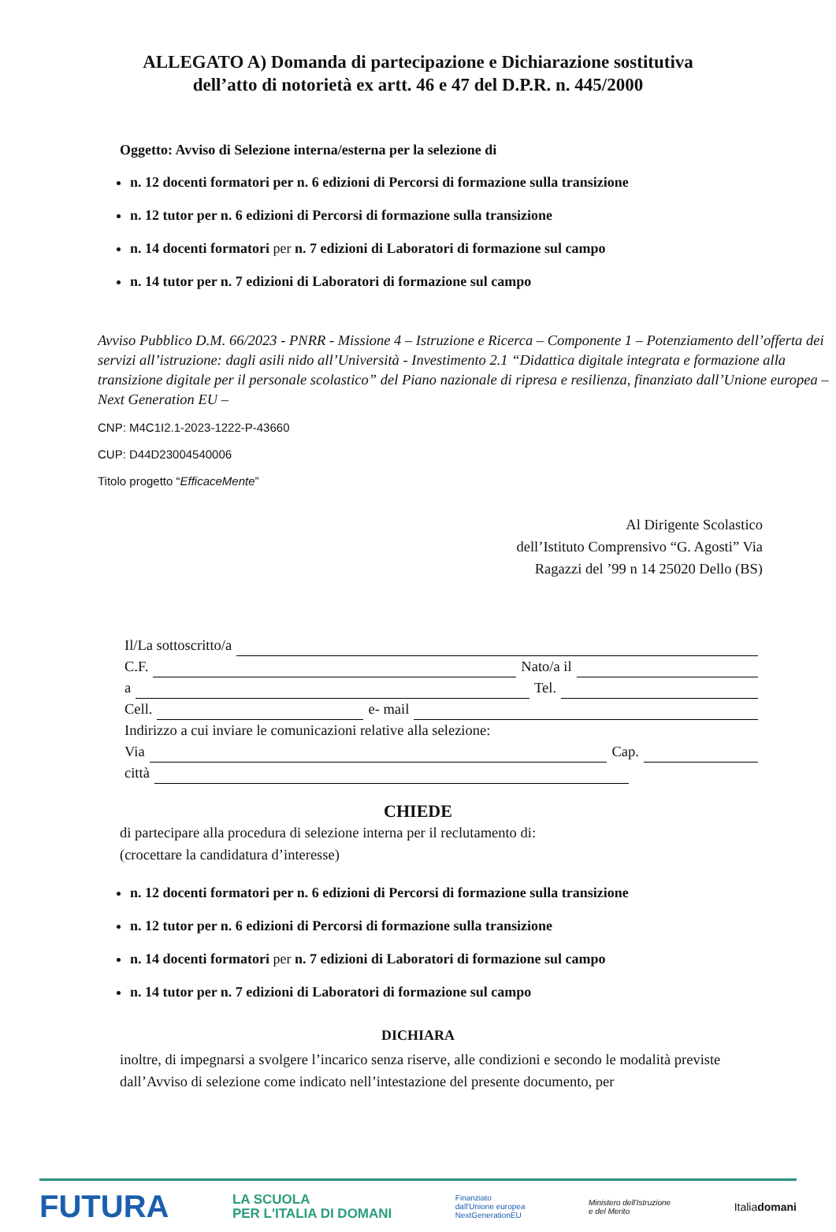ALLEGATO A) Domanda di partecipazione e Dichiarazione sostitutiva
dell’atto di notorietà ex artt. 46 e 47 del D.P.R. n. 445/2000
Oggetto: Avviso di Selezione interna/esterna per la selezione di
n. 12 docenti formatori per n. 6 edizioni di Percorsi di formazione sulla transizione
n. 12 tutor per n. 6 edizioni di Percorsi di formazione sulla transizione
n. 14 docenti formatori per n. 7 edizioni di Laboratori di formazione sul campo
n. 14 tutor per n. 7 edizioni di Laboratori di formazione sul campo
Avviso Pubblico D.M. 66/2023 - PNRR - Missione 4 – Istruzione e Ricerca – Componente 1 – Potenziamento dell’offerta dei servizi all’istruzione: dagli asili nido all’Università - Investimento 2.1 “Didattica digitale integrata e formazione alla transizione digitale per il personale scolastico” del Piano nazionale di ripresa e resilienza, finanziato dall’Unione europea – Next Generation EU –
CNP: M4C1I2.1-2023-1222-P-43660
CUP: D44D23004540006
Titolo progetto “EfficaceMente”
Al Dirigente Scolastico
dell’Istituto Comprensivo “G. Agosti” Via
Ragazzi del ’99 n 14 25020 Dello (BS)
Il/La sottoscritto/a
C.F. Nato/a il
a Tel.
Cell. e- mail
Indirizzo a cui inviare le comunicazioni relative alla selezione:
Via Cap.
città
CHIEDE
di partecipare alla procedura di selezione interna per il reclutamento di:
(crocettare la candidatura d’interesse)
n. 12 docenti formatori per n. 6 edizioni di Percorsi di formazione sulla transizione
n. 12 tutor per n. 6 edizioni di Percorsi di formazione sulla transizione
n. 14 docenti formatori per n. 7 edizioni di Laboratori di formazione sul campo
n. 14 tutor per n. 7 edizioni di Laboratori di formazione sul campo
DICHIARA
inoltre, di impegnarsi a svolgere l’incarico senza riserve, alle condizioni e secondo le modalità previste dall’Avviso di selezione come indicato nell’intestazione del presente documento, per
FUTURA LA SCUOLA
PER L'ITALIA DI DOMANI Finanziato
dall'Unione europea
NextGenerationEU Ministero dell'Istruzione
e del Merito Italiadomani